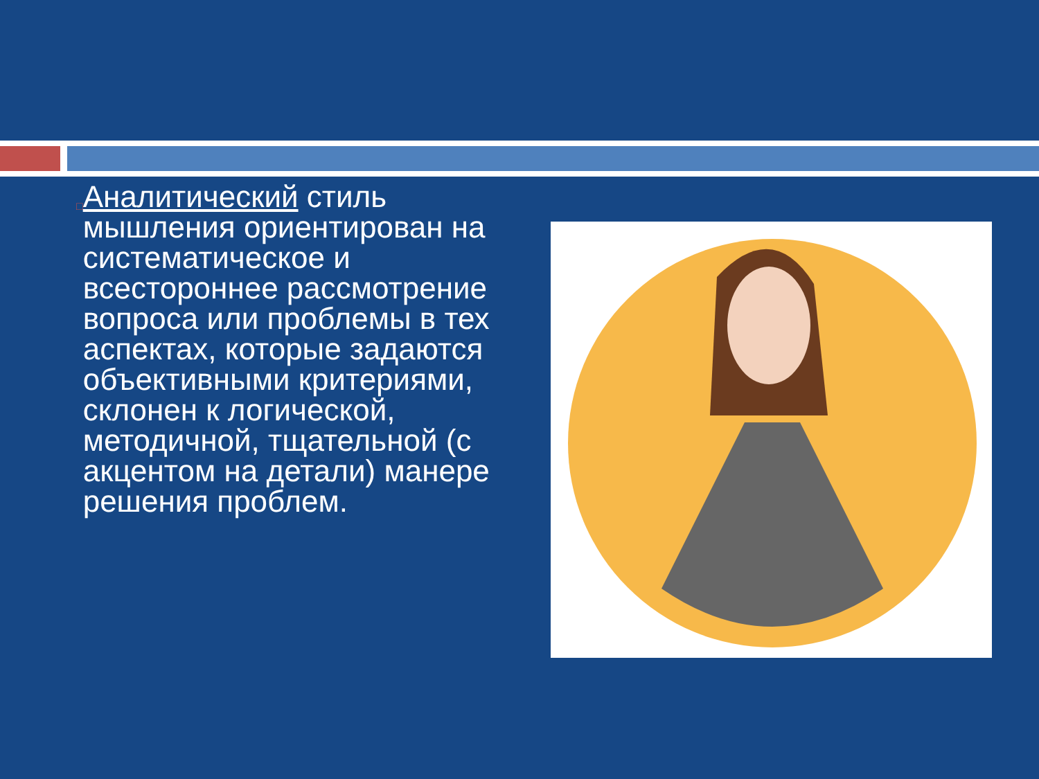□
Аналитический стиль мышления ориентирован на систематическое и всестороннее рассмотрение вопроса или проблемы в тех аспектах, которые задаются объективными критериями, склонен к логической, методичной, тщательной (с акцентом на детали) манере решения проблем.